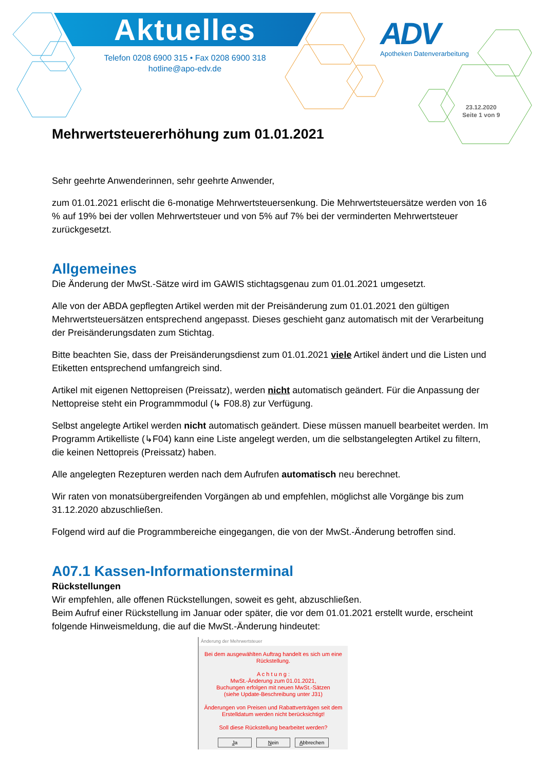Aktuelles
Telefon 0208 6900 315 • Fax 0208 6900 318
hotline@apo-edv.de
ADV
Apotheken Datenverarbeitung
23.12.2020
Seite 1 von 9
Mehrwertsteuererhöhung zum 01.01.2021
Sehr geehrte Anwenderinnen, sehr geehrte Anwender,
zum 01.01.2021 erlischt die 6-monatige Mehrwertsteuersenkung. Die Mehrwertsteuersätze werden von 16 % auf 19% bei der vollen Mehrwertsteuer und von 5% auf 7% bei der verminderten Mehrwertsteuer zurückgesetzt.
Allgemeines
Die Änderung der MwSt.-Sätze wird im GAWIS stichtagsgenau zum 01.01.2021 umgesetzt.
Alle von der ABDA gepflegten Artikel werden mit der Preisänderung zum 01.01.2021 den gültigen Mehrwertsteuersätzen entsprechend angepasst. Dieses geschieht ganz automatisch mit der Verarbeitung der Preisänderungsdaten zum Stichtag.
Bitte beachten Sie, dass der Preisänderungsdienst zum 01.01.2021 viele Artikel ändert und die Listen und Etiketten entsprechend umfangreich sind.
Artikel mit eigenen Nettopreisen (Preissatz), werden nicht automatisch geändert. Für die Anpassung der Nettopreise steht ein Programmmodul (↳ F08.8) zur Verfügung.
Selbst angelegte Artikel werden nicht automatisch geändert. Diese müssen manuell bearbeitet werden. Im Programm Artikelliste (↳F04) kann eine Liste angelegt werden, um die selbstangelegten Artikel zu filtern, die keinen Nettopreis (Preissatz) haben.
Alle angelegten Rezepturen werden nach dem Aufrufen automatisch neu berechnet.
Wir raten von monatsübergreifenden Vorgängen ab und empfehlen, möglichst alle Vorgänge bis zum 31.12.2020 abzuschließen.
Folgend wird auf die Programmbereiche eingegangen, die von der MwSt.-Änderung betroffen sind.
A07.1 Kassen-Informationsterminal
Rückstellungen
Wir empfehlen, alle offenen Rückstellungen, soweit es geht, abzuschließen.
Beim Aufruf einer Rückstellung im Januar oder später, die vor dem 01.01.2021 erstellt wurde, erscheint folgende Hinweismeldung, die auf die MwSt.-Änderung hindeutet:
Änderung der Mehrwertsteuer
Bei dem ausgewählten Auftrag handelt es sich um eine Rückstellung.
A c h t u n g :
MwSt.-Änderung zum 01.01.2021,
Buchungen erfolgen mit neuen MwSt.-Sätzen
(siehe Update-Beschreibung unter J31)
Änderungen von Preisen und Rabattverträgen seit dem Erstelldatum werden nicht berücksichtigt!
Soll diese Rückstellung bearbeitet werden?
Ja Nein Abbrechen